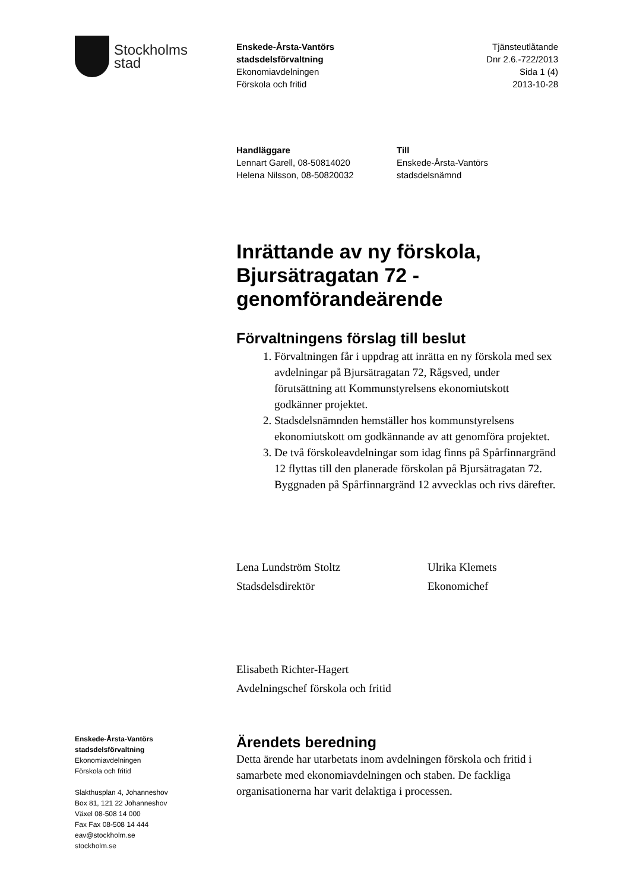Stockholms
stad
Enskede-Årsta-Vantörs
stadsdelsförvaltning
Ekonomiavdelningen
Förskola och fritid
Tjänsteutlåtande
Dnr 2.6.-722/2013
Sida 1 (4)
2013-10-28
Handläggare
Lennart Garell, 08-50814020
Helena Nilsson, 08-50820032
Till
Enskede-Årsta-Vantörs
stadsdelsnämnd
Inrättande av ny förskola, Bjursätragatan 72 - genomförandeärende
Förvaltningens förslag till beslut
1. Förvaltningen får i uppdrag att inrätta en ny förskola med sex avdelningar på Bjursätragatan 72, Rågsved, under förutsättning att Kommunstyrelsens ekonomiutskott godkänner projektet.
2. Stadsdelsnämnden hemställer hos kommunstyrelsens ekonomiutskott om godkännande av att genomföra projektet.
3. De två förskoleavdelningar som idag finns på Spårfinnargränd 12 flyttas till den planerade förskolan på Bjursätragatan 72. Byggnaden på Spårfinnargränd 12 avvecklas och rivs därefter.
Lena Lundström Stoltz
Stadsdelsdirektör
Ulrika Klemets
Ekonomichef
Elisabeth Richter-Hagert
Avdelningschef förskola och fritid
Ärendets beredning
Detta ärende har utarbetats inom avdelningen förskola och fritid i samarbete med ekonomiavdelningen och staben. De fackliga organisationerna har varit delaktiga i processen.
Enskede-Årsta-Vantörs
stadsdelsförvaltning
Ekonomiavdelningen
Förskola och fritid
Slakthusplan 4, Johanneshov
Box 81, 121 22 Johanneshov
Växel 08-508 14 000
Fax Fax 08-508 14 444
eav@stockholm.se
stockholm.se